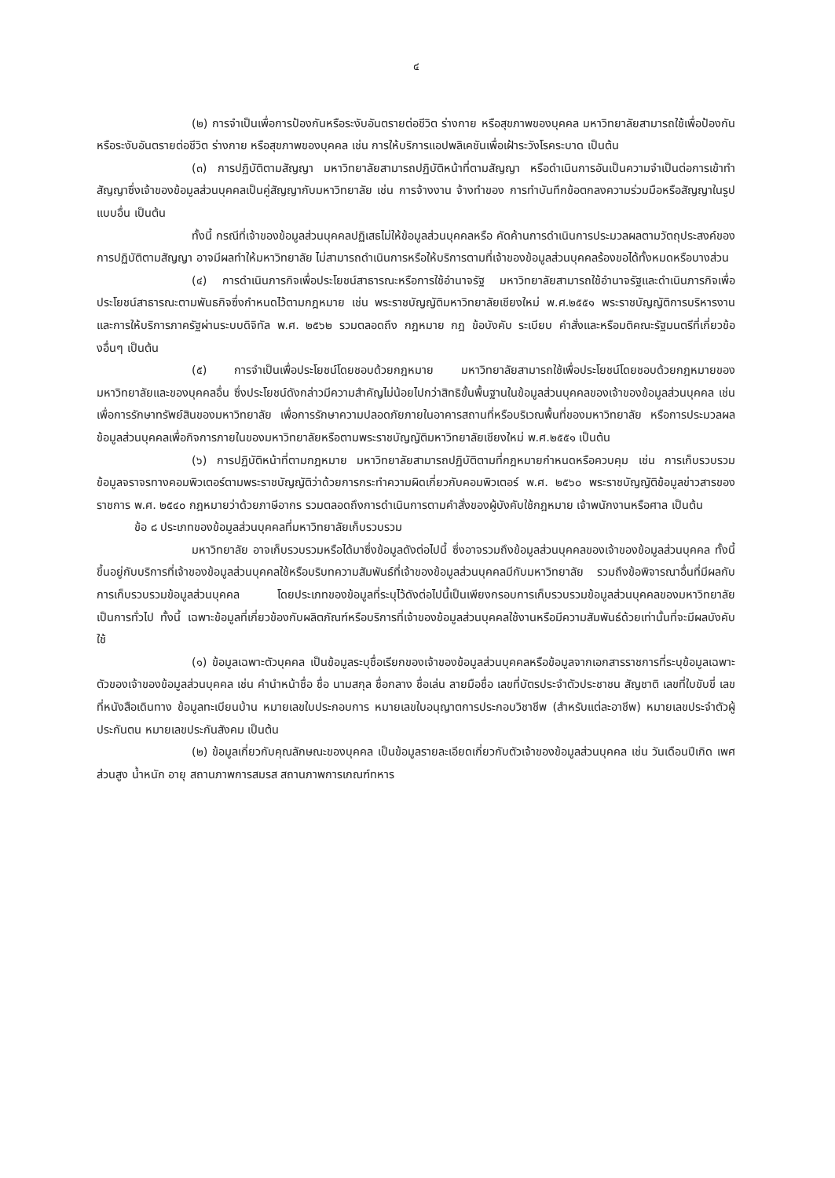๔
(๒) การจำเป็นเพื่อการป้องกันหรือระงับอันตรายต่อชีวิต ร่างกาย หรือสุขภาพของบุคคล มหาวิทยาลัยสามารถใช้เพื่อป้องกันหรือระงับอันตรายต่อชีวิต ร่างกาย หรือสุขภาพของบุคคล เช่น การให้บริการแอปพลิเคชันเพื่อเฝ้าระวังโรคระบาด เป็นต้น
(๓) การปฏิบัติตามสัญญา มหาวิทยาลัยสามารถปฏิบัติหน้าที่ตามสัญญา หรือดำเนินการอันเป็นความจำเป็นต่อการเข้าทำสัญญาซึ่งเจ้าของข้อมูลส่วนบุคคลเป็นคู่สัญญากับมหาวิทยาลัย เช่น การจ้างงาน จ้างทำของ การทำบันทึกข้อตกลงความร่วมมือหรือสัญญาในรูปแบบอื่น เป็นต้น
ทั้งนี้ กรณีที่เจ้าของข้อมูลส่วนบุคคลปฏิเสธไม่ให้ข้อมูลส่วนบุคคลหรือ คัดค้านการดำเนินการประมวลผลตามวัตถุประสงค์ของการปฏิบัติตามสัญญา อาจมีผลทำให้มหาวิทยาลัย ไม่สามารถดำเนินการหรือให้บริการตามที่เจ้าของข้อมูลส่วนบุคคลร้องขอได้ทั้งหมดหรือบางส่วน
(๔) การดำเนินภารกิจเพื่อประโยชน์สาธารณะหรือการใช้อำนาจรัฐ มหาวิทยาลัยสามารถใช้อำนาจรัฐและดำเนินภารกิจเพื่อประโยชน์สาธารณะตามพันธกิจซึ่งกำหนดไว้ตามกฎหมาย เช่น พระราชบัญญัติมหาวิทยาลัยเชียงใหม่ พ.ศ.๒๕๕๑ พระราชบัญญัติการบริหารงานและการให้บริการภาครัฐผ่านระบบดิจิทัล พ.ศ. ๒๕๖๒ รวมตลอดถึง กฎหมาย กฎ ข้อบังคับ ระเบียบ คำสั่งและหรือมติคณะรัฐมนตรีที่เกี่ยวข้องอื่นๆ เป็นต้น
(๕) การจำเป็นเพื่อประโยชน์โดยชอบด้วยกฎหมาย มหาวิทยาลัยสามารถใช้เพื่อประโยชน์โดยชอบด้วยกฎหมายของมหาวิทยาลัยและของบุคคลอื่น ซึ่งประโยชน์ดังกล่าวมีความสำคัญไม่น้อยไปกว่าสิทธิขั้นพื้นฐานในข้อมูลส่วนบุคคลของเจ้าของข้อมูลส่วนบุคคล เช่น เพื่อการรักษาทรัพย์สินของมหาวิทยาลัย เพื่อการรักษาความปลอดภัยภายในอาคารสถานที่หรือบริเวณพื้นที่ของมหาวิทยาลัย หรือการประมวลผลข้อมูลส่วนบุคคลเพื่อกิจการภายในของมหาวิทยาลัยหรือตามพระราชบัญญัติมหาวิทยาลัยเชียงใหม่ พ.ศ.๒๕๕๑ เป็นต้น
(๖) การปฏิบัติหน้าที่ตามกฎหมาย มหาวิทยาลัยสามารถปฏิบัติตามที่กฎหมายกำหนดหรือควบคุม เช่น การเก็บรวบรวมข้อมูลจราจรทางคอมพิวเตอร์ตามพระราชบัญญัติว่าด้วยการกระทำความผิดเกี่ยวกับคอมพิวเตอร์ พ.ศ. ๒๕๖๐ พระราชบัญญัติข้อมูลข่าวสารของราชการ พ.ศ. ๒๕๔๐ กฎหมายว่าด้วยภาษีอากร รวมตลอดถึงการดำเนินการตามคำสั่งของผู้บังคับใช้กฎหมาย เจ้าพนักงานหรือศาล เป็นต้น
ข้อ ๘ ประเภทของข้อมูลส่วนบุคคลที่มหาวิทยาลัยเก็บรวบรวม
มหาวิทยาลัย อาจเก็บรวบรวมหรือได้มาซึ่งข้อมูลดังต่อไปนี้ ซึ่งอาจรวมถึงข้อมูลส่วนบุคคลของเจ้าของข้อมูลส่วนบุคคล ทั้งนี้ ขึ้นอยู่กับบริการที่เจ้าของข้อมูลส่วนบุคคลใช้หรือบริบทความสัมพันธ์ที่เจ้าของข้อมูลส่วนบุคคลมีกับมหาวิทยาลัย รวมถึงข้อพิจารณาอื่นที่มีผลกับการเก็บรวบรวมข้อมูลส่วนบุคคล โดยประเภทของข้อมูลที่ระบุไว้ดังต่อไปนี้เป็นเพียงกรอบการเก็บรวบรวมข้อมูลส่วนบุคคลของมหาวิทยาลัยเป็นการทั่วไป ทั้งนี้ เฉพาะข้อมูลที่เกี่ยวข้องกับผลิตภัณฑ์หรือบริการที่เจ้าของข้อมูลส่วนบุคคลใช้งานหรือมีความสัมพันธ์ด้วยเท่านั้นที่จะมีผลบังคับใช้
(๑) ข้อมูลเฉพาะตัวบุคคล เป็นข้อมูลระบุชื่อเรียกของเจ้าของข้อมูลส่วนบุคคลหรือข้อมูลจากเอกสารราชการที่ระบุข้อมูลเฉพาะตัวของเจ้าของข้อมูลส่วนบุคคล เช่น คำนำหน้าชื่อ ชื่อ นามสกุล ชื่อกลาง ชื่อเล่น ลายมือชื่อ เลขที่บัตรประจำตัวประชาชน สัญชาติ เลขที่ใบขับขี่ เลขที่หนังสือเดินทาง ข้อมูลทะเบียนบ้าน หมายเลขใบประกอบการ หมายเลขใบอนุญาตการประกอบวิชาชีพ (สำหรับแต่ละอาชีพ) หมายเลขประจำตัวผู้ประกันตน หมายเลขประกันสังคม เป็นต้น
(๒) ข้อมูลเกี่ยวกับคุณลักษณะของบุคคล เป็นข้อมูลรายละเอียดเกี่ยวกับตัวเจ้าของข้อมูลส่วนบุคคล เช่น วันเดือนปีเกิด เพศ ส่วนสูง น้ำหนัก อายุ สถานภาพการสมรส สถานภาพการเกณฑ์ทหาร